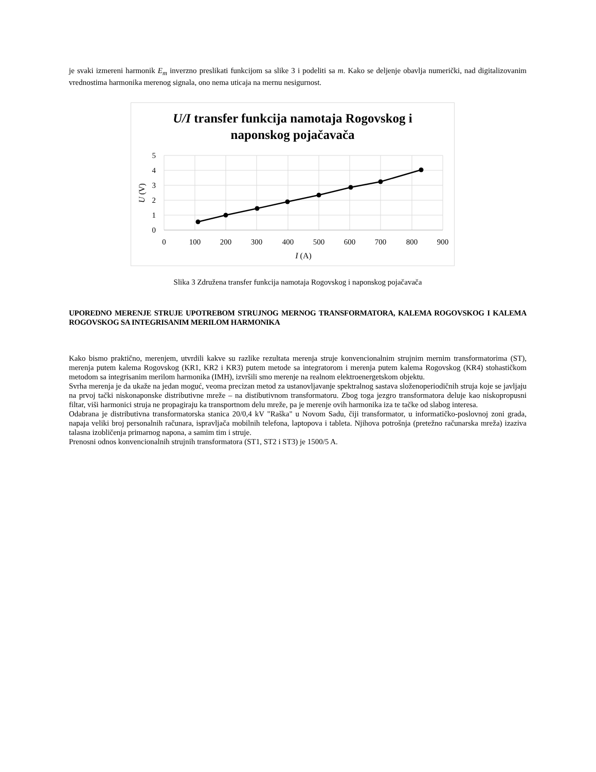je svaki izmereni harmonik E<sub>m</sub> inverzno preslikati funkcijom sa slike 3 i podeliti sa m. Kako se deljenje obavlja numerički, nad digitalizovanim vrednostima harmonika merenog signala, ono nema uticaja na mernu nesigurnost.
U/I transfer funkcija namotaja Rogovskog i
naponskog pojačavača
5
4
3
2
1
0
0
100
200
300
400
500
600
700
800
900
I (A)
U (V)
Slika 3 Združena transfer funkcija namotaja Rogovskog i naponskog pojačavača
UPOREDNO MERENJE STRUJE UPOTREBOM STRUJNOG MERNOG TRANSFORMATORA, KALEMA ROGOVSKOG I KALEMA ROGOVSKOG SA INTEGRISANIM MERILOM HARMONIKA
Kako bismo praktično, merenjem, utvrdili kakve su razlike rezultata merenja struje konvencionalnim strujnim mernim transformatorima (ST), merenja putem kalema Rogovskog (KR1, KR2 i KR3) putem metode sa integratorom i merenja putem kalema Rogovskog (KR4) stohastičkom metodom sa integrisanim merilom harmonika (IMH), izvršili smo merenje na realnom elektroenergetskom objektu.
Svrha merenja je da ukaže na jedan moguć, veoma precizan metod za ustanovljavanje spektralnog sastava složenoperiodičnih struja koje se javljaju na prvoj tački niskonaponske distributivne mreže – na distibutivnom transformatoru. Zbog toga jezgro transformatora deluje kao niskopropusni filtar, viši harmonici struja ne propagiraju ka transportnom delu mreže, pa je merenje ovih harmonika iza te tačke od slabog interesa.
Odabrana je distributivna transformatorska stanica 20/0,4 kV "Raška" u Novom Sadu, čiji transformator, u informatičko-poslovnoj zoni grada, napaja veliki broj personalnih računara, ispravljača mobilnih telefona, laptopova i tableta. Njihova potrošnja (pretežno računarska mreža) izaziva talasna izobličenja primarnog napona, a samim tim i struje.
Prenosni odnos konvencionalnih strujnih transformatora (ST1, ST2 i ST3) je 1500/5 A.